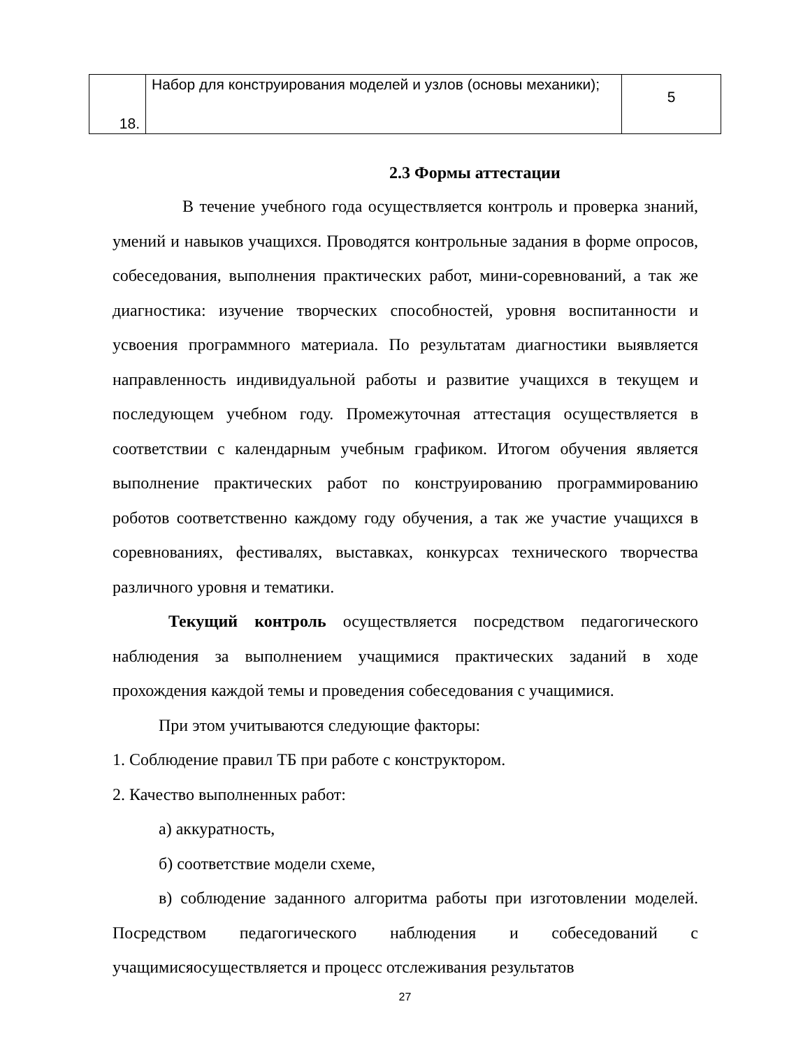| 18. | Набор для конструирования моделей и узлов (основы механики); | 5 |
2.3 Формы аттестации
В течение учебного года осуществляется контроль и проверка знаний, умений и навыков учащихся. Проводятся контрольные задания в форме опросов, собеседования, выполнения практических работ, мини-соревнований, а так же диагностика: изучение творческих способностей, уровня воспитанности и усвоения программного материала. По результатам диагностики выявляется направленность индивидуальной работы и развитие учащихся в текущем и последующем учебном году. Промежуточная аттестация осуществляется в соответствии с календарным учебным графиком. Итогом обучения является выполнение практических работ по конструированию программированию роботов соответственно каждому году обучения, а так же участие учащихся в соревнованиях, фестивалях, выставках, конкурсах технического творчества различного уровня и тематики.
Текущий контроль осуществляется посредством педагогического наблюдения за выполнением учащимися практических заданий в ходе прохождения каждой темы и проведения собеседования с учащимися.
При этом учитываются следующие факторы:
1. Соблюдение правил ТБ при работе с конструктором.
2. Качество выполненных работ:
а) аккуратность,
б) соответствие модели схеме,
в) соблюдение заданного алгоритма работы при изготовлении моделей. Посредством педагогического наблюдения и собеседований с учащимисяосуществляется и процесс отслеживания результатов
27